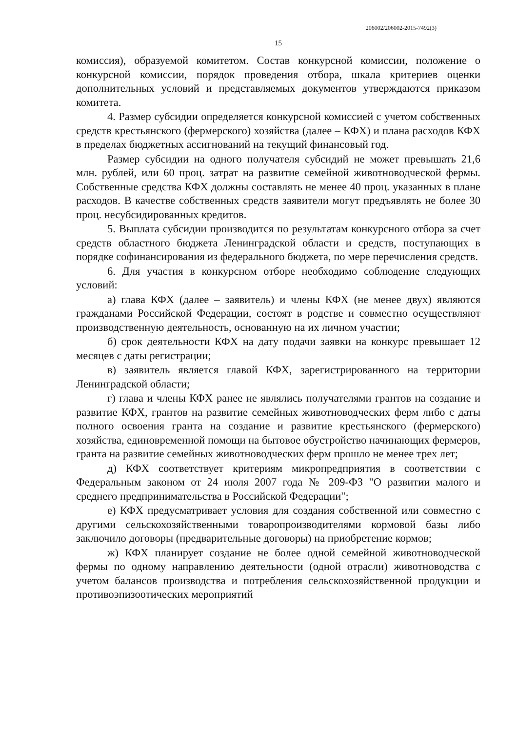206002/206002-2015-7492(3)
15
комиссия), образуемой комитетом. Состав конкурсной комиссии, положение о конкурсной комиссии, порядок проведения отбора, шкала критериев оценки дополнительных условий и представляемых документов утверждаются приказом комитета.
4. Размер субсидии определяется конкурсной комиссией с учетом собственных средств крестьянского (фермерского) хозяйства (далее – КФХ) и плана расходов КФХ в пределах бюджетных ассигнований на текущий финансовый год.
Размер субсидии на одного получателя субсидий не может превышать 21,6 млн. рублей, или 60 проц. затрат на развитие семейной животноводческой фермы. Собственные средства КФХ должны составлять не менее 40 проц. указанных в плане расходов. В качестве собственных средств заявители могут предъявлять не более 30 проц. несубсидированных кредитов.
5. Выплата субсидии производится по результатам конкурсного отбора за счет средств областного бюджета Ленинградской области и средств, поступающих в порядке софинансирования из федерального бюджета, по мере перечисления средств.
6. Для участия в конкурсном отборе необходимо соблюдение следующих условий:
а) глава КФХ (далее – заявитель) и члены КФХ (не менее двух) являются гражданами Российской Федерации, состоят в родстве и совместно осуществляют производственную деятельность, основанную на их личном участии;
б) срок деятельности КФХ на дату подачи заявки на конкурс превышает 12 месяцев с даты регистрации;
в) заявитель является главой КФХ, зарегистрированного на территории Ленинградской области;
г) глава и члены КФХ ранее не являлись получателями грантов на создание и развитие КФХ, грантов на развитие семейных животноводческих ферм либо с даты полного освоения гранта на создание и развитие крестьянского (фермерского) хозяйства, единовременной помощи на бытовое обустройство начинающих фермеров, гранта на развитие семейных животноводческих ферм прошло не менее трех лет;
д) КФХ соответствует критериям микропредприятия в соответствии с Федеральным законом от 24 июля 2007 года № 209-ФЗ "О развитии малого и среднего предпринимательства в Российской Федерации";
е) КФХ предусматривает условия для создания собственной или совместно с другими сельскохозяйственными товаропроизводителями кормовой базы либо заключило договоры (предварительные договоры) на приобретение кормов;
ж) КФХ планирует создание не более одной семейной животноводческой фермы по одному направлению деятельности (одной отрасли) животноводства с учетом балансов производства и потребления сельскохозяйственной продукции и противоэпизоотических мероприятий